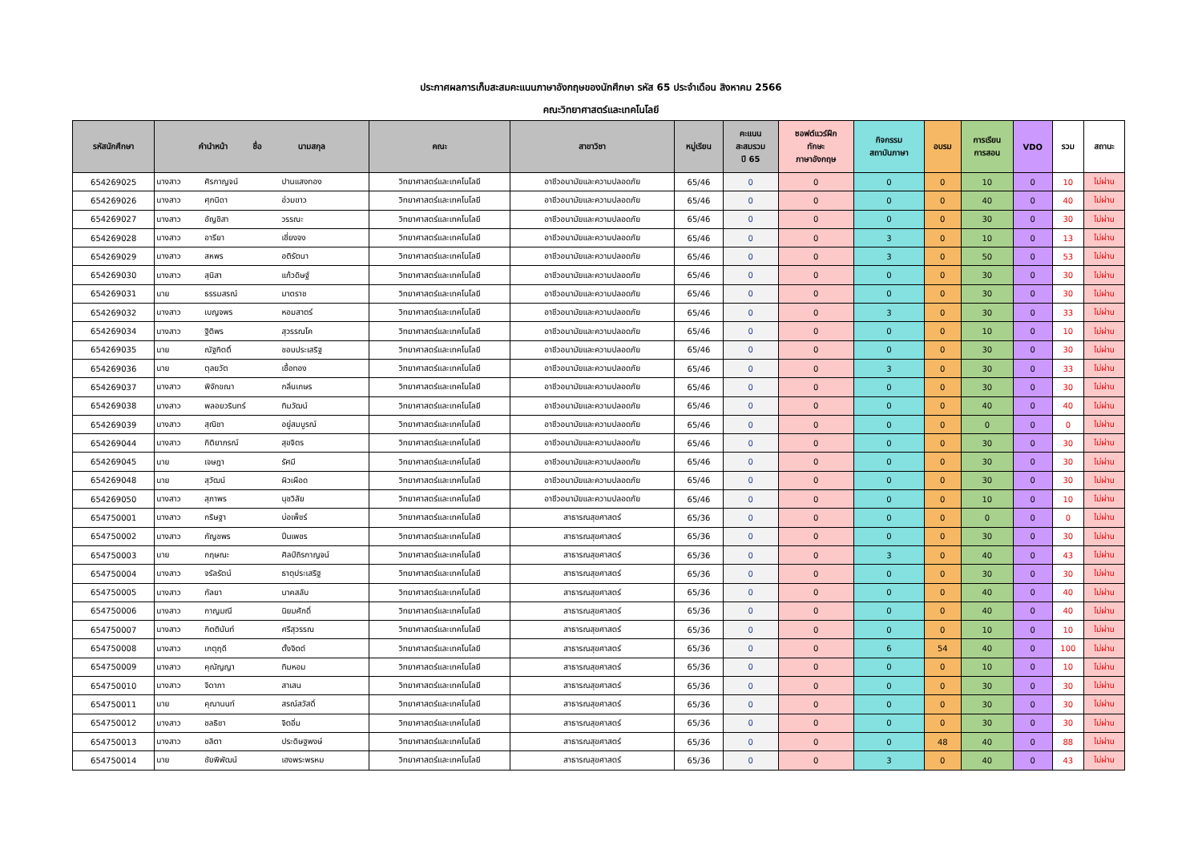ประกาศผลการเก็บสะสมคะแนนภาษาอังกฤษของนักศึกษา รหัส 65 ประจำเดือน สิงหาคม 2566
คณะวิทยาศาสตร์และเทคโนโลยี
| รหัสนักศึกษา | คำนำหน้า ชื่อ นามสกุล | | | คณะ | สาขาวิชา | หมู่เรียน | คะแนน สะสมรวม ปี 65 | ซอฟต์แวร์ฝึก ทักษะ ภาษาอังกฤษ | กิจกรรม สถาบันภาษา | อบรม | การเรียน การสอน | VDO | รวม | สถานะ |
| --- | --- | --- | --- | --- | --- | --- | --- | --- | --- | --- | --- | --- | --- | --- |
| 654269025 | นางสาว | ศิรกาญจน์ | ปานแสงทอง | วิทยาศาสตร์และเทคโนโลยี | อาชีวอนามัยและความปลอดภัย | 65/46 | 0 | 0 | 0 | 0 | 10 | 0 | 10 | ไม่ผ่าน |
| 654269026 | นางสาว | ศุภนิดา | อ่วมขาว | วิทยาศาสตร์และเทคโนโลยี | อาชีวอนามัยและความปลอดภัย | 65/46 | 0 | 0 | 0 | 0 | 40 | 0 | 40 | ไม่ผ่าน |
| 654269027 | นางสาว | อัญชิสา | วรรณะ | วิทยาศาสตร์และเทคโนโลยี | อาชีวอนามัยและความปลอดภัย | 65/46 | 0 | 0 | 0 | 0 | 30 | 0 | 30 | ไม่ผ่าน |
| 654269028 | นางสาว | อารียา | เชี่ยงจง | วิทยาศาสตร์และเทคโนโลยี | อาชีวอนามัยและความปลอดภัย | 65/46 | 0 | 0 | 3 | 0 | 10 | 0 | 13 | ไม่ผ่าน |
| 654269029 | นางสาว | สหพร | อติรัตนา | วิทยาศาสตร์และเทคโนโลยี | อาชีวอนามัยและความปลอดภัย | 65/46 | 0 | 0 | 3 | 0 | 50 | 0 | 53 | ไม่ผ่าน |
| 654269030 | นางสาว | สุนิสา | แก้วดิษฐ์ | วิทยาศาสตร์และเทคโนโลยี | อาชีวอนามัยและความปลอดภัย | 65/46 | 0 | 0 | 0 | 0 | 30 | 0 | 30 | ไม่ผ่าน |
| 654269031 | นาย | ธรรมสรณ์ | มาตราช | วิทยาศาสตร์และเทคโนโลยี | อาชีวอนามัยและความปลอดภัย | 65/46 | 0 | 0 | 0 | 0 | 30 | 0 | 30 | ไม่ผ่าน |
| 654269032 | นางสาว | เบญจพร | หอมสาตร์ | วิทยาศาสตร์และเทคโนโลยี | อาชีวอนามัยและความปลอดภัย | 65/46 | 0 | 0 | 3 | 0 | 30 | 0 | 33 | ไม่ผ่าน |
| 654269034 | นางสาว | ฐิติพร | สุวรรณโค | วิทยาศาสตร์และเทคโนโลยี | อาชีวอนามัยและความปลอดภัย | 65/46 | 0 | 0 | 0 | 0 | 10 | 0 | 10 | ไม่ผ่าน |
| 654269035 | นาย | ณัฐกิตติ์ | ชอบประเสริฐ | วิทยาศาสตร์และเทคโนโลยี | อาชีวอนามัยและความปลอดภัย | 65/46 | 0 | 0 | 0 | 0 | 30 | 0 | 30 | ไม่ผ่าน |
| 654269036 | นาย | ตุลยวัต | เชื้อทอง | วิทยาศาสตร์และเทคโนโลยี | อาชีวอนามัยและความปลอดภัย | 65/46 | 0 | 0 | 3 | 0 | 30 | 0 | 33 | ไม่ผ่าน |
| 654269037 | นางสาว | พิจักขณา | กลิ่นเกษร | วิทยาศาสตร์และเทคโนโลยี | อาชีวอนามัยและความปลอดภัย | 65/46 | 0 | 0 | 0 | 0 | 30 | 0 | 30 | ไม่ผ่าน |
| 654269038 | นางสาว | พลอยวรินทร์ | ทิมวัฒน์ | วิทยาศาสตร์และเทคโนโลยี | อาชีวอนามัยและความปลอดภัย | 65/46 | 0 | 0 | 0 | 0 | 40 | 0 | 40 | ไม่ผ่าน |
| 654269039 | นางสาว | สุณิชา | อยู่สมบูรณ์ | วิทยาศาสตร์และเทคโนโลยี | อาชีวอนามัยและความปลอดภัย | 65/46 | 0 | 0 | 0 | 0 | 0 | 0 | 0 | ไม่ผ่าน |
| 654269044 | นางสาว | กิติยาภรณ์ | สุขจิตร | วิทยาศาสตร์และเทคโนโลยี | อาชีวอนามัยและความปลอดภัย | 65/46 | 0 | 0 | 0 | 0 | 30 | 0 | 30 | ไม่ผ่าน |
| 654269045 | นาย | เจษฎา | รัศมี | วิทยาศาสตร์และเทคโนโลยี | อาชีวอนามัยและความปลอดภัย | 65/46 | 0 | 0 | 0 | 0 | 30 | 0 | 30 | ไม่ผ่าน |
| 654269048 | นาย | สุวัฒน์ | ผิวเผือด | วิทยาศาสตร์และเทคโนโลยี | อาชีวอนามัยและความปลอดภัย | 65/46 | 0 | 0 | 0 | 0 | 30 | 0 | 30 | ไม่ผ่าน |
| 654269050 | นางสาว | สุภาพร | นุชวิลัย | วิทยาศาสตร์และเทคโนโลยี | อาชีวอนามัยและความปลอดภัย | 65/46 | 0 | 0 | 0 | 0 | 10 | 0 | 10 | ไม่ผ่าน |
| 654750001 | นางสาว | กริษฐา | บ่อเพ็ชร์ | วิทยาศาสตร์และเทคโนโลยี | สาธารณสุขศาสตร์ | 65/36 | 0 | 0 | 0 | 0 | 0 | 0 | 0 | ไม่ผ่าน |
| 654750002 | นางสาว | กัญชพร | ปิ่นเพชร | วิทยาศาสตร์และเทคโนโลยี | สาธารณสุขศาสตร์ | 65/36 | 0 | 0 | 0 | 0 | 30 | 0 | 30 | ไม่ผ่าน |
| 654750003 | นาย | กฤษณะ | ศิลป์ถิรกาญจน์ | วิทยาศาสตร์และเทคโนโลยี | สาธารณสุขศาสตร์ | 65/36 | 0 | 0 | 3 | 0 | 40 | 0 | 43 | ไม่ผ่าน |
| 654750004 | นางสาว | จรัลรัตน์ | ธาตุประเสริฐ | วิทยาศาสตร์และเทคโนโลยี | สาธารณสุขศาสตร์ | 65/36 | 0 | 0 | 0 | 0 | 30 | 0 | 30 | ไม่ผ่าน |
| 654750005 | นางสาว | กัลยา | นาคสลับ | วิทยาศาสตร์และเทคโนโลยี | สาธารณสุขศาสตร์ | 65/36 | 0 | 0 | 0 | 0 | 40 | 0 | 40 | ไม่ผ่าน |
| 654750006 | นางสาว | กาญมณี | นิยมศักดิ์ | วิทยาศาสตร์และเทคโนโลยี | สาธารณสุขศาสตร์ | 65/36 | 0 | 0 | 0 | 0 | 40 | 0 | 40 | ไม่ผ่าน |
| 654750007 | นางสาว | กิตตินันท์ | ศรีสุวรรณ | วิทยาศาสตร์และเทคโนโลยี | สาธารณสุขศาสตร์ | 65/36 | 0 | 0 | 0 | 0 | 10 | 0 | 10 | ไม่ผ่าน |
| 654750008 | นางสาว | เกตุฤดี | ตั้งจิตต์ | วิทยาศาสตร์และเทคโนโลยี | สาธารณสุขศาสตร์ | 65/36 | 0 | 0 | 6 | 54 | 40 | 0 | 100 | ไม่ผ่าน |
| 654750009 | นางสาว | คุณัญญา | ทิมหอม | วิทยาศาสตร์และเทคโนโลยี | สาธารณสุขศาสตร์ | 65/36 | 0 | 0 | 0 | 0 | 10 | 0 | 10 | ไม่ผ่าน |
| 654750010 | นางสาว | จิดาภา | สาเสน | วิทยาศาสตร์และเทคโนโลยี | สาธารณสุขศาสตร์ | 65/36 | 0 | 0 | 0 | 0 | 30 | 0 | 30 | ไม่ผ่าน |
| 654750011 | นาย | คุณานนท์ | สรณ์สวัสดิ์ | วิทยาศาสตร์และเทคโนโลยี | สาธารณสุขศาสตร์ | 65/36 | 0 | 0 | 0 | 0 | 30 | 0 | 30 | ไม่ผ่าน |
| 654750012 | นางสาว | ชลธิชา | จิตอิ่ม | วิทยาศาสตร์และเทคโนโลยี | สาธารณสุขศาสตร์ | 65/36 | 0 | 0 | 0 | 0 | 30 | 0 | 30 | ไม่ผ่าน |
| 654750013 | นางสาว | ชลิตา | ประดิษฐพงษ์ | วิทยาศาสตร์และเทคโนโลยี | สาธารณสุขศาสตร์ | 65/36 | 0 | 0 | 0 | 48 | 40 | 0 | 88 | ไม่ผ่าน |
| 654750014 | นาย | ชัยพิพัฒน์ | เฮงพระพรหม | วิทยาศาสตร์และเทคโนโลยี | สาธารณสุขศาสตร์ | 65/36 | 0 | 0 | 3 | 0 | 40 | 0 | 43 | ไม่ผ่าน |